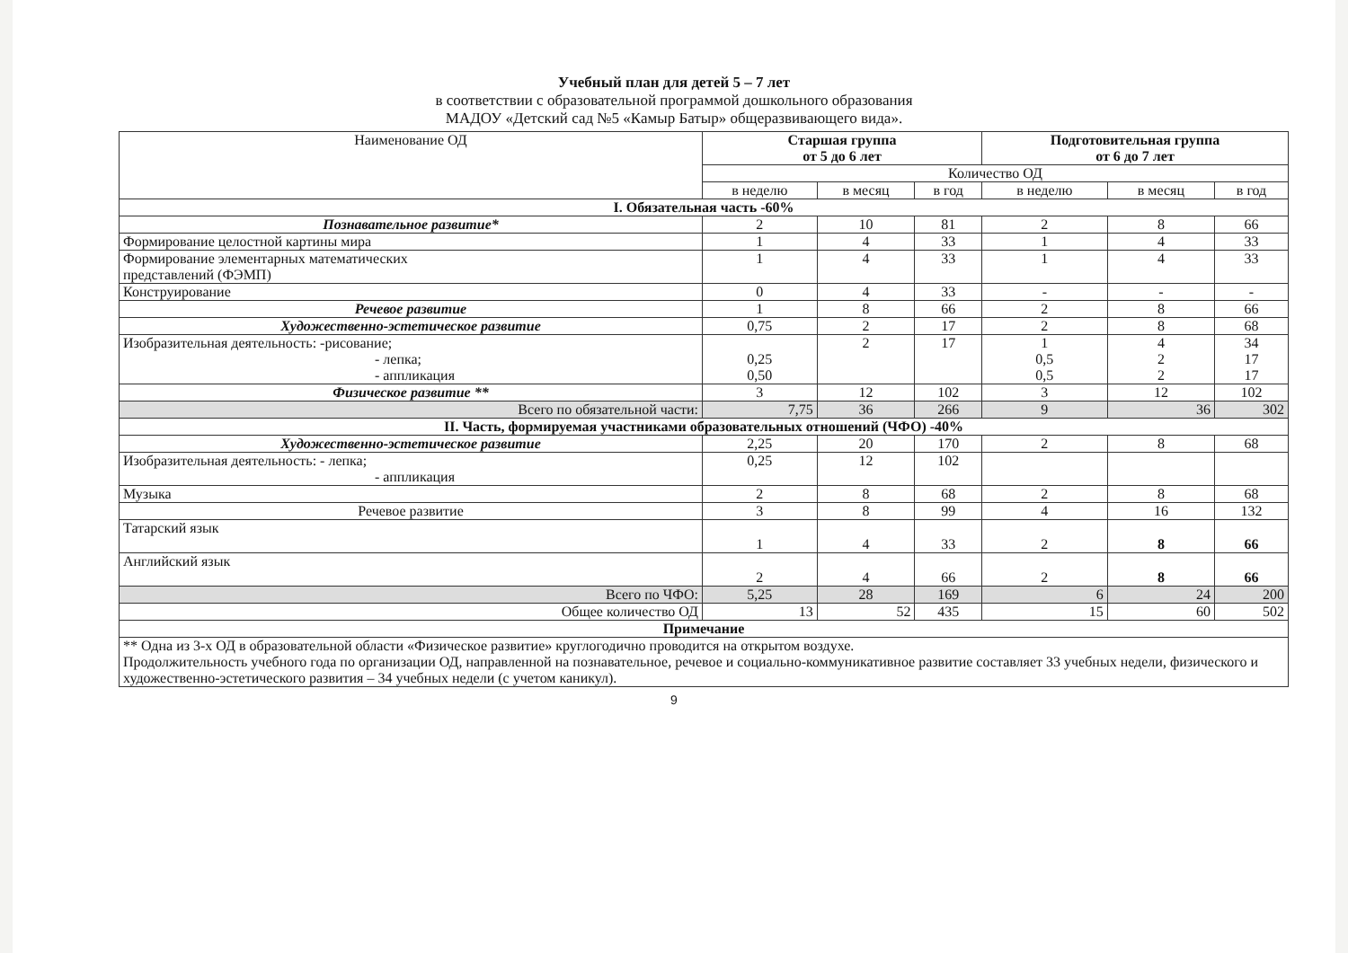Учебный план для детей 5 – 7 лет
в соответствии с образовательной программой дошкольного образования
МАДОУ «Детский сад №5 «Камыр Батыр» общеразвивающего вида».
| Наименование ОД | Старшая группа от 5 до 6 лет | | | Подготовительная группа от 6 до 7 лет | | |
| --- | --- | --- | --- | --- | --- | --- |
| | Количество ОД | | | | | |
| | в неделю | в месяц | в год | в неделю | в месяц | в год |
| I. Обязательная часть -60% | | | | | | |
| Познавательное развитие* | 2 | 10 | 81 | 2 | 8 | 66 |
| Формирование целостной картины мира | 1 | 4 | 33 | 1 | 4 | 33 |
| Формирование элементарных математических представлений (ФЭМП) | 1 | 4 | 33 | 1 | 4 | 33 |
| Конструирование | 0 | 4 | 33 | - | - | - |
| Речевое развитие | 1 | 8 | 66 | 2 | 8 | 66 |
| Художественно-эстетическое развитие | 0,75 | 2 | 17 | 2 | 8 | 68 |
| Изобразительная деятельность: -рисование; - лепка; - аппликация | 0,25 0,50 | 2 | 17 | 1 0,5 0,5 | 4 2 2 | 34 17 17 |
| Физическое развитие ** | 3 | 12 | 102 | 3 | 12 | 102 |
| Всего по обязательной части: | 7,75 | 36 | 266 | 9 | 36 | 302 |
| II. Часть, формируемая участниками образовательных отношений (ЧФО) -40% | | | | | | |
| Художественно-эстетическое развитие | 2,25 | 20 | 170 | 2 | 8 | 68 |
| Изобразительная деятельность: - лепка; - аппликация | 0,25 | 12 | 102 | | | |
| Музыка | 2 | 8 | 68 | 2 | 8 | 68 |
| Речевое развитие | 3 | 8 | 99 | 4 | 16 | 132 |
| Татарский язык | 1 | 4 | 33 | 2 | 8 | 66 |
| Английский язык | 2 | 4 | 66 | 2 | 8 | 66 |
| Всего по ЧФО: | 5,25 | 28 | 169 | 6 | 24 | 200 |
| Общее количество ОД | 13 | 52 | 435 | 15 | 60 | 502 |
| Примечание | | | | | | |
| ** Одна из 3-х ОД в образовательной области «Физическое развитие» круглогодично проводится на открытом воздухе. Продолжительность учебного года по организации ОД, направленной на познавательное, речевое и социально-коммуникативное развитие составляет 33 учебных недели, физического и художественно-эстетического развития – 34 учебных недели (с учетом каникул). | | | | | | |
9